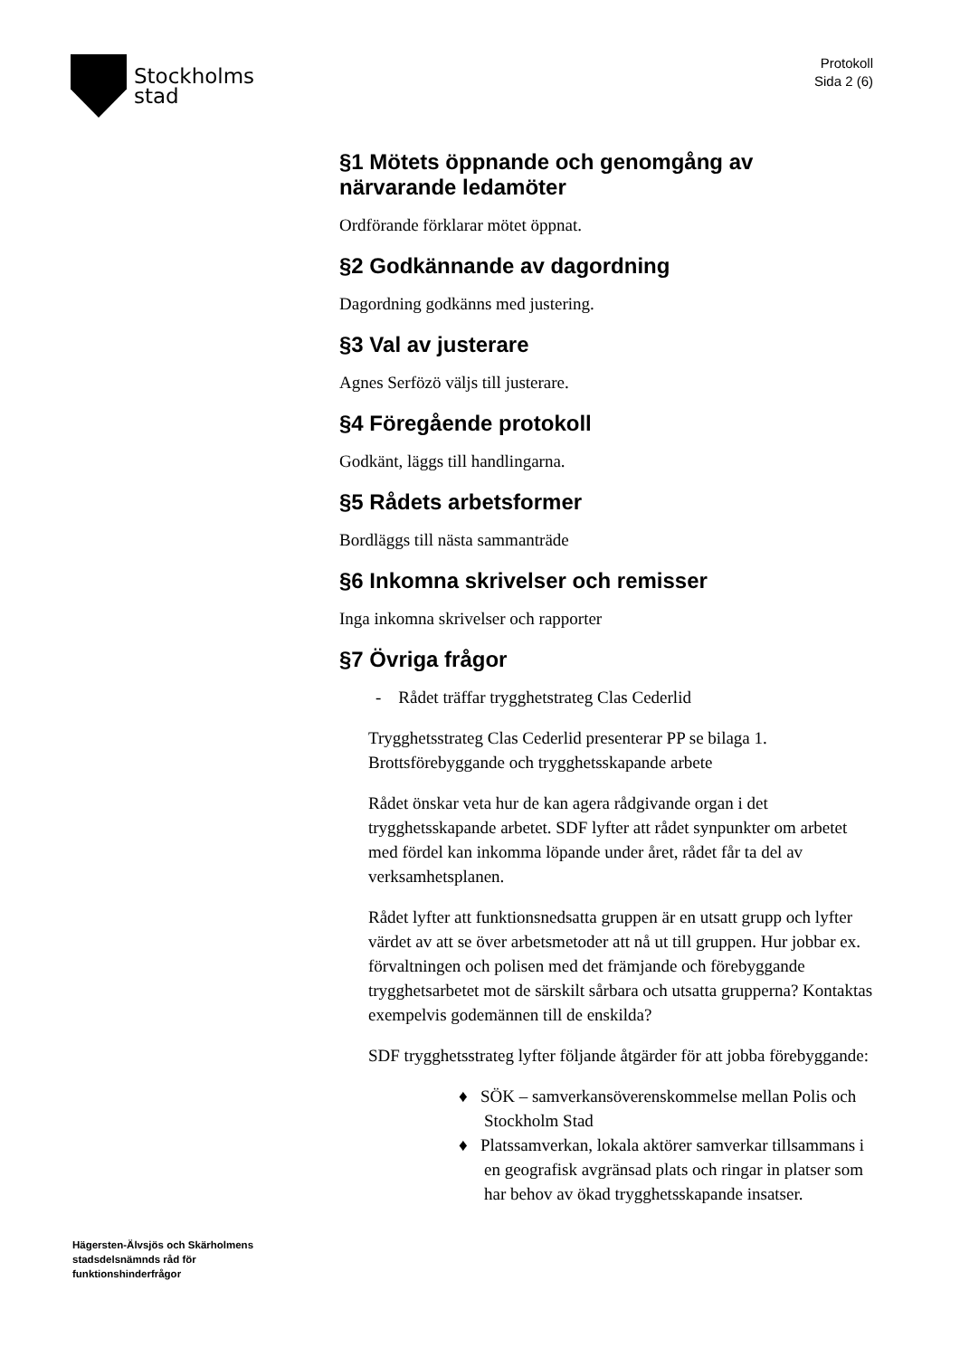Stockholms
stad
Protokoll
Sida 2 (6)
§1 Mötets öppnande och genomgång av närvarande ledamöter
Ordförande förklarar mötet öppnat.
§2 Godkännande av dagordning
Dagordning godkänns med justering.
§3 Val av justerare
Agnes Serfözö väljs till justerare.
§4 Föregående protokoll
Godkänt, läggs till handlingarna.
§5 Rådets arbetsformer
Bordläggs till nästa sammanträde
§6 Inkomna skrivelser och remisser
Inga inkomna skrivelser och rapporter
§7 Övriga frågor
- Rådet träffar trygghetstrateg Clas Cederlid
Trygghetsstrateg Clas Cederlid presenterar PP se bilaga 1. Brottsförebyggande och trygghetsskapande arbete
Rådet önskar veta hur de kan agera rådgivande organ i det trygghetsskapande arbetet. SDF lyfter att rådet synpunkter om arbetet med fördel kan inkomma löpande under året, rådet får ta del av verksamhetsplanen.
Rådet lyfter att funktionsnedsatta gruppen är en utsatt grupp och lyfter värdet av att se över arbetsmetoder att nå ut till gruppen. Hur jobbar ex. förvaltningen och polisen med det främjande och förebyggande trygghetsarbetet mot de särskilt sårbara och utsatta grupperna? Kontaktas exempelvis godemännen till de enskilda?
SDF trygghetsstrateg lyfter följande åtgärder för att jobba förebyggande:
♦ SÖK – samverkansöverenskommelse mellan Polis och Stockholm Stad
♦ Platssamverkan, lokala aktörer samverkar tillsammans i en geografisk avgränsad plats och ringar in platser som har behov av ökad trygghetsskapande insatser.
Hägersten-Älvsjös och Skärholmens
stadsdelsnämnds råd för
funktionshinderfrågor